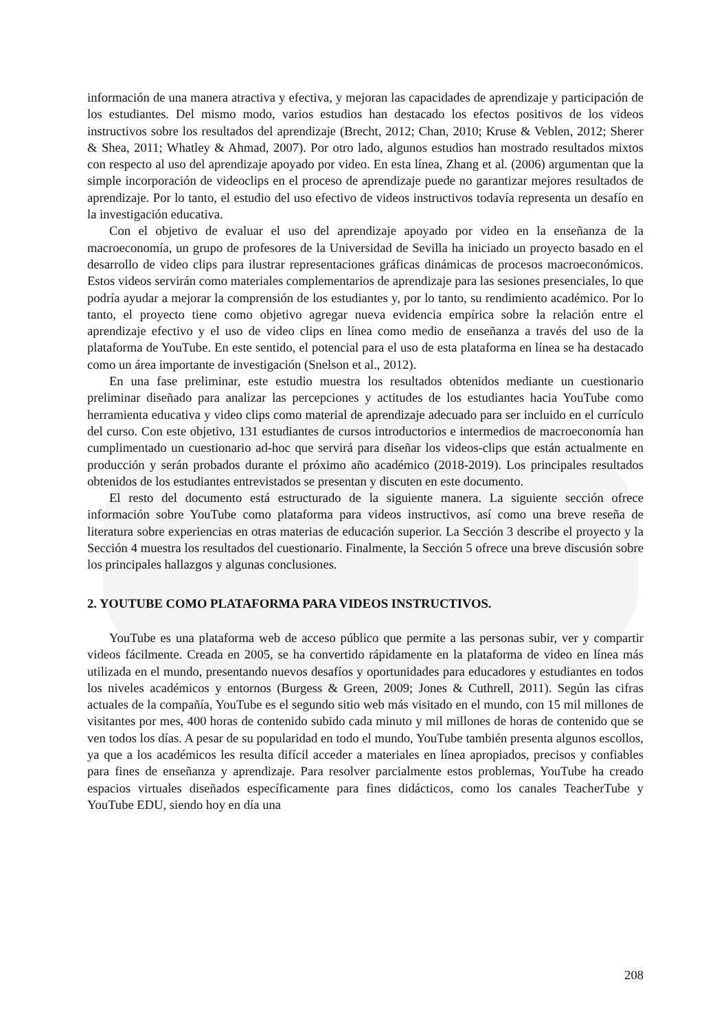información de una manera atractiva y efectiva, y mejoran las capacidades de aprendizaje y participación de los estudiantes. Del mismo modo, varios estudios han destacado los efectos positivos de los videos instructivos sobre los resultados del aprendizaje (Brecht, 2012; Chan, 2010; Kruse & Veblen, 2012; Sherer & Shea, 2011; Whatley & Ahmad, 2007). Por otro lado, algunos estudios han mostrado resultados mixtos con respecto al uso del aprendizaje apoyado por video. En esta línea, Zhang et al. (2006) argumentan que la simple incorporación de videoclips en el proceso de aprendizaje puede no garantizar mejores resultados de aprendizaje. Por lo tanto, el estudio del uso efectivo de videos instructivos todavía representa un desafío en la investigación educativa.
Con el objetivo de evaluar el uso del aprendizaje apoyado por video en la enseñanza de la macroeconomía, un grupo de profesores de la Universidad de Sevilla ha iniciado un proyecto basado en el desarrollo de video clips para ilustrar representaciones gráficas dinámicas de procesos macroeconómicos. Estos videos servirán como materiales complementarios de aprendizaje para las sesiones presenciales, lo que podría ayudar a mejorar la comprensión de los estudiantes y, por lo tanto, su rendimiento académico. Por lo tanto, el proyecto tiene como objetivo agregar nueva evidencia empírica sobre la relación entre el aprendizaje efectivo y el uso de video clips en línea como medio de enseñanza a través del uso de la plataforma de YouTube. En este sentido, el potencial para el uso de esta plataforma en línea se ha destacado como un área importante de investigación (Snelson et al., 2012).
En una fase preliminar, este estudio muestra los resultados obtenidos mediante un cuestionario preliminar diseñado para analizar las percepciones y actitudes de los estudiantes hacia YouTube como herramienta educativa y video clips como material de aprendizaje adecuado para ser incluido en el currículo del curso. Con este objetivo, 131 estudiantes de cursos introductorios e intermedios de macroeconomía han cumplimentado un cuestionario ad-hoc que servirá para diseñar los videos-clips que están actualmente en producción y serán probados durante el próximo año académico (2018-2019). Los principales resultados obtenidos de los estudiantes entrevistados se presentan y discuten en este documento.
El resto del documento está estructurado de la siguiente manera. La siguiente sección ofrece información sobre YouTube como plataforma para videos instructivos, así como una breve reseña de literatura sobre experiencias en otras materias de educación superior. La Sección 3 describe el proyecto y la Sección 4 muestra los resultados del cuestionario. Finalmente, la Sección 5 ofrece una breve discusión sobre los principales hallazgos y algunas conclusiones.
2. YOUTUBE COMO PLATAFORMA PARA VIDEOS INSTRUCTIVOS.
YouTube es una plataforma web de acceso público que permite a las personas subir, ver y compartir videos fácilmente. Creada en 2005, se ha convertido rápidamente en la plataforma de video en línea más utilizada en el mundo, presentando nuevos desafíos y oportunidades para educadores y estudiantes en todos los niveles académicos y entornos (Burgess & Green, 2009; Jones & Cuthrell, 2011). Según las cifras actuales de la compañía, YouTube es el segundo sitio web más visitado en el mundo, con 15 mil millones de visitantes por mes, 400 horas de contenido subido cada minuto y mil millones de horas de contenido que se ven todos los días. A pesar de su popularidad en todo el mundo, YouTube también presenta algunos escollos, ya que a los académicos les resulta difícil acceder a materiales en línea apropiados, precisos y confiables para fines de enseñanza y aprendizaje. Para resolver parcialmente estos problemas, YouTube ha creado espacios virtuales diseñados específicamente para fines didácticos, como los canales TeacherTube y YouTube EDU, siendo hoy en día una
208